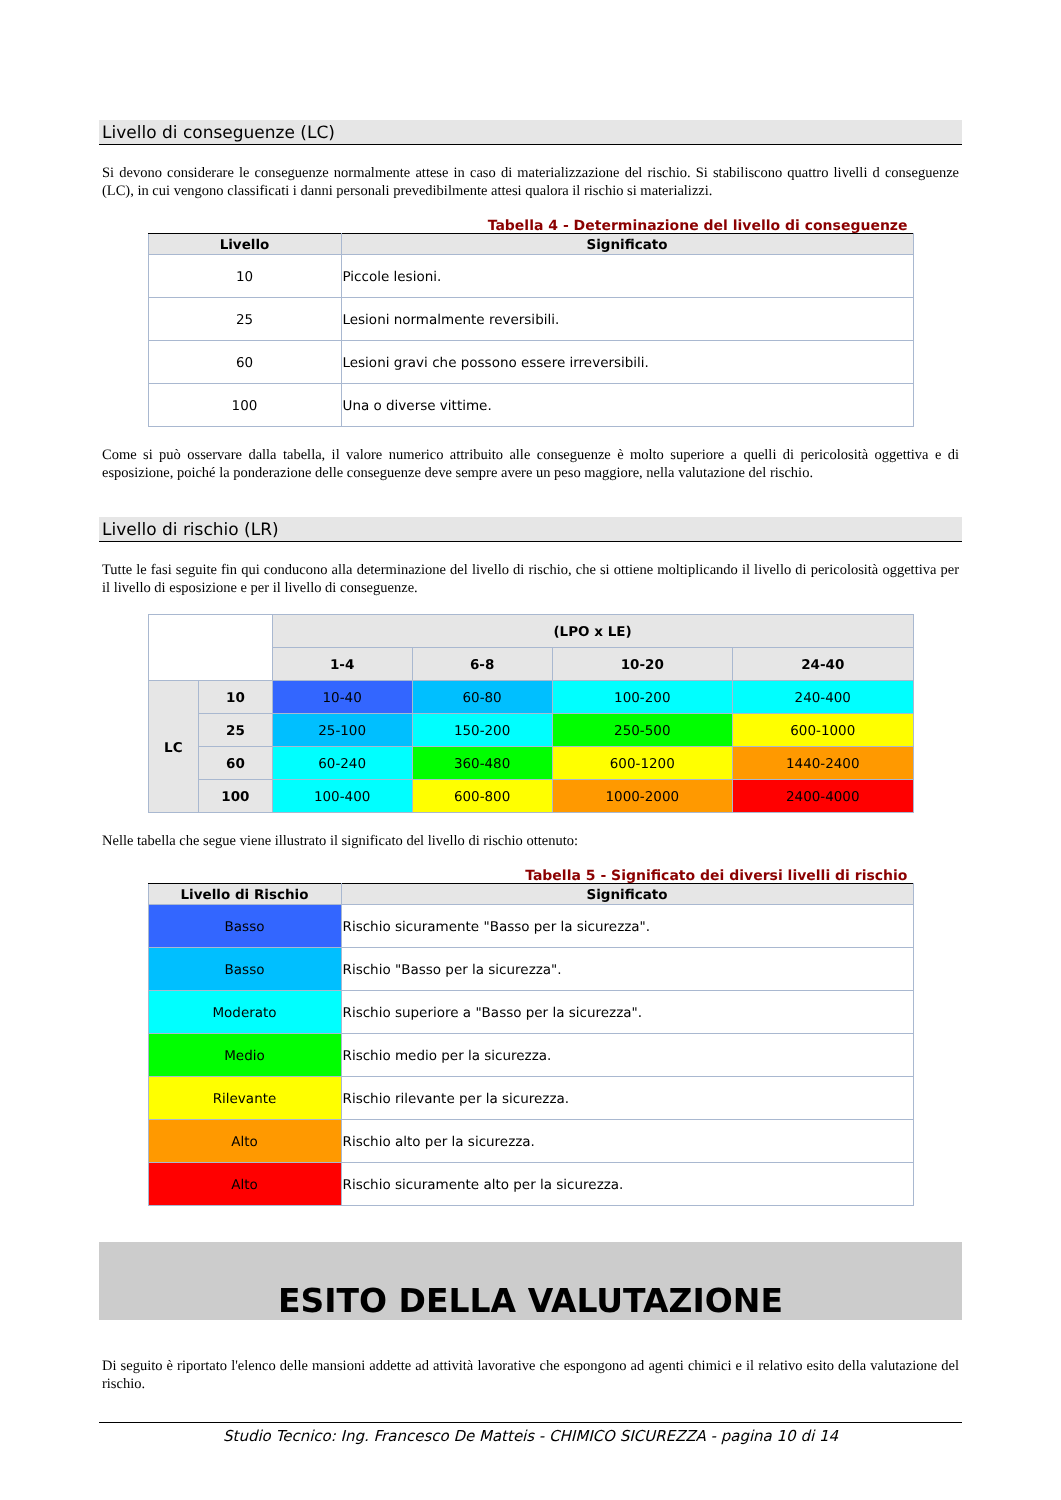Livello di conseguenze (LC)
Si devono considerare le conseguenze normalmente attese in caso di materializzazione del rischio. Si stabiliscono quattro livelli d conseguenze (LC), in cui vengono classificati i danni personali prevedibilmente attesi qualora il rischio si materializzi.
Tabella 4 - Determinazione del livello di conseguenze
| Livello | Significato |
| --- | --- |
| 10 | Piccole lesioni. |
| 25 | Lesioni normalmente reversibili. |
| 60 | Lesioni gravi che possono essere irreversibili. |
| 100 | Una o diverse vittime. |
Come si può osservare dalla tabella, il valore numerico attribuito alle conseguenze è molto superiore a quelli di pericolosità oggettiva e di esposizione, poiché la ponderazione delle conseguenze deve sempre avere un peso maggiore, nella valutazione del rischio.
Livello di rischio (LR)
Tutte le fasi seguite fin qui conducono alla determinazione del livello di rischio, che si ottiene moltiplicando il livello di pericolosità oggettiva per il livello di esposizione e per il livello di conseguenze.
| | | (LPO x LE) | | | |
| | | 1-4 | 6-8 | 10-20 | 24-40 |
| LC | 10 | 10-40 | 60-80 | 100-200 | 240-400 |
| | 25 | 25-100 | 150-200 | 250-500 | 600-1000 |
| | 60 | 60-240 | 360-480 | 600-1200 | 1440-2400 |
| | 100 | 100-400 | 600-800 | 1000-2000 | 2400-4000 |
Nelle tabella che segue viene illustrato il significato del livello di rischio ottenuto:
Tabella 5 - Significato dei diversi livelli di rischio
| Livello di Rischio | Significato |
| --- | --- |
| Basso | Rischio sicuramente "Basso per la sicurezza". |
| Basso | Rischio "Basso per la sicurezza". |
| Moderato | Rischio superiore a "Basso per la sicurezza". |
| Medio | Rischio medio per la sicurezza. |
| Rilevante | Rischio rilevante per la sicurezza. |
| Alto | Rischio alto per la sicurezza. |
| Alto | Rischio sicuramente alto per la sicurezza. |
ESITO DELLA VALUTAZIONE
Di seguito è riportato l'elenco delle mansioni addette ad attività lavorative che espongono ad agenti chimici e il relativo esito della valutazione del rischio.
Studio Tecnico: Ing. Francesco De Matteis - CHIMICO SICUREZZA - pagina 10 di 14